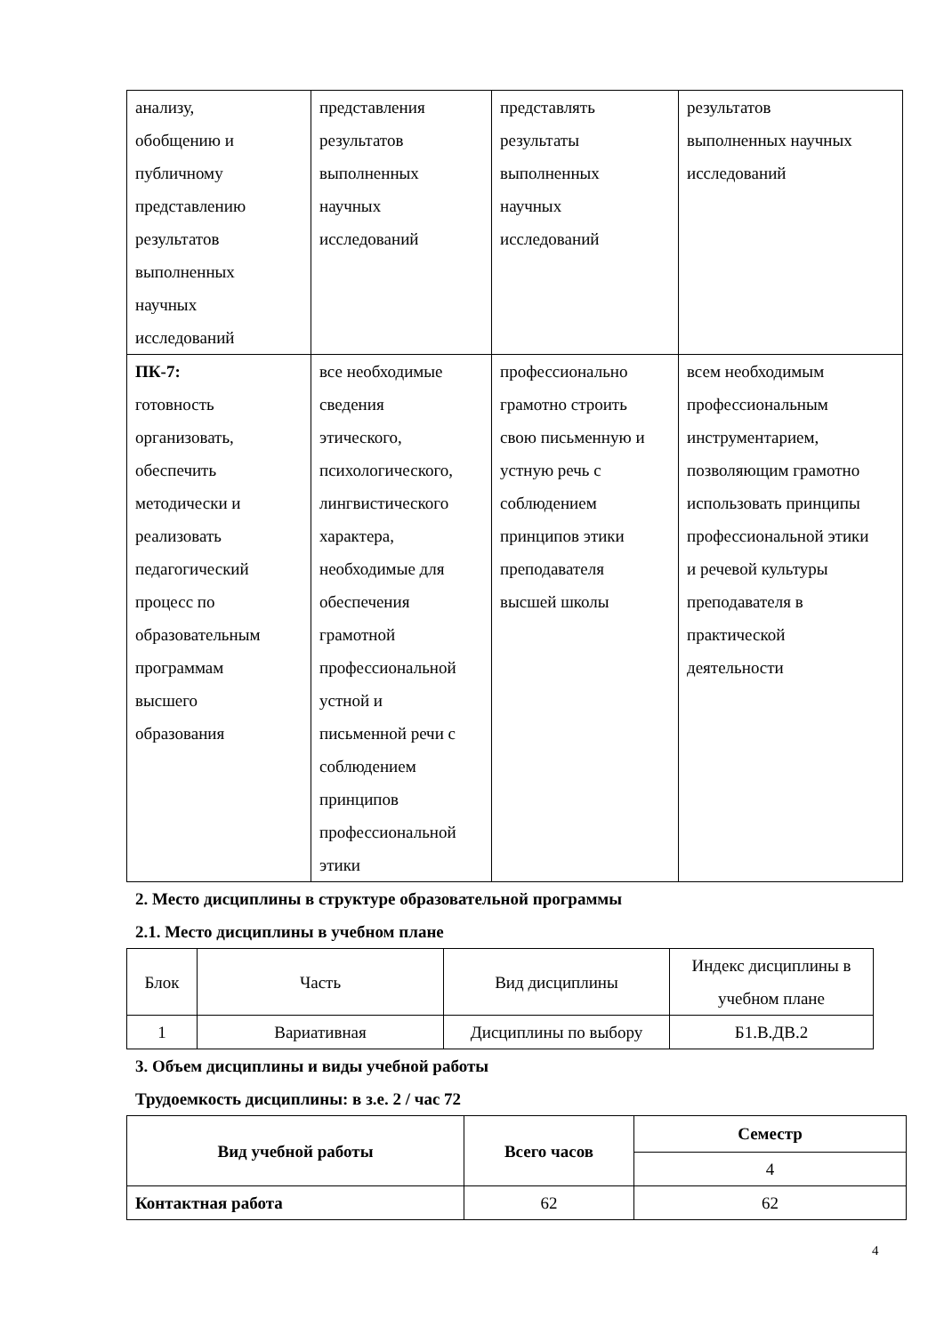| анализу, обобщению и публичному представлению результатов выполненных научных исследований | представления результатов выполненных научных исследований | представлять результаты выполненных научных исследований | результатов выполненных научных исследований |
| ПК-7: готовность организовать, обеспечить методически и реализовать педагогический процесс по образовательным программам высшего образования | все необходимые сведения этического, психологического, лингвистического характера, необходимые для обеспечения грамотной профессиональной устной и письменной речи с соблюдением принципов профессиональной этики | профессионально грамотно строить свою письменную и устную речь с соблюдением принципов этики преподавателя высшей школы | всем необходимым профессиональным инструментарием, позволяющим грамотно использовать принципы профессиональной этики и речевой культуры преподавателя в практической деятельности |
2. Место дисциплины в структуре образовательной программы
2.1. Место дисциплины в учебном плане
| Блок | Часть | Вид дисциплины | Индекс дисциплины в учебном плане |
| 1 | Вариативная | Дисциплины по выбору | Б1.В.ДВ.2 |
3. Объем дисциплины и виды учебной работы
Трудоемкость дисциплины: в з.е. 2 / час 72
| Вид учебной работы | Всего часов | Семестр |
| --- | --- | --- |
| | | 4 |
| Контактная работа | 62 | 62 |
4